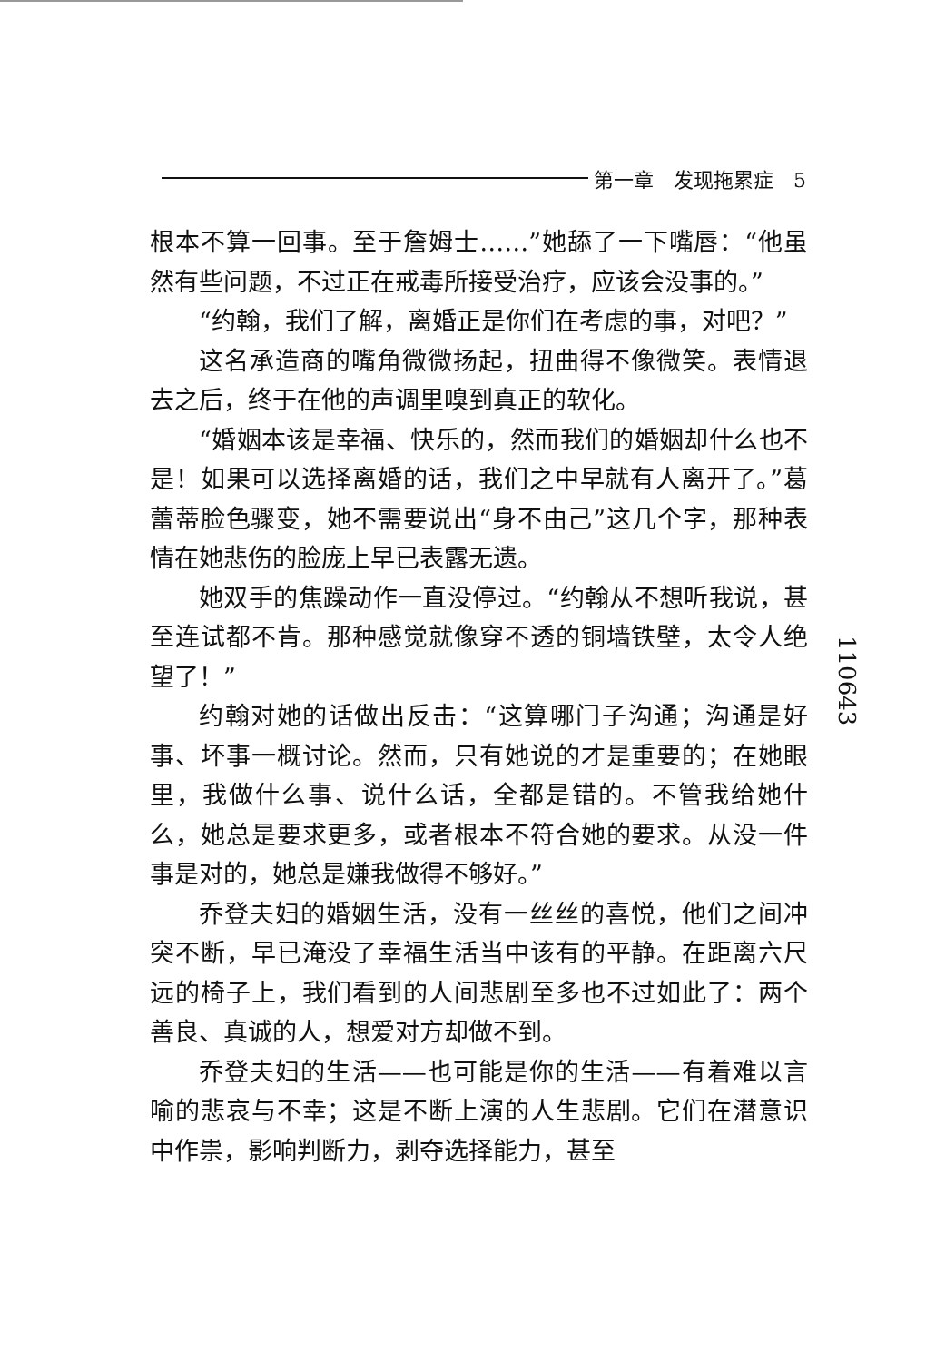第一章　发现拖累症　5
根本不算一回事。至于詹姆士……”她舔了一下嘴唇：“他虽然有些问题，不过正在戒毒所接受治疗，应该会没事的。”
“约翰，我们了解，离婚正是你们在考虑的事，对吧？”
这名承造商的嘴角微微扬起，扭曲得不像微笑。表情退去之后，终于在他的声调里嗅到真正的软化。
“婚姻本该是幸福、快乐的，然而我们的婚姻却什么也不是！如果可以选择离婚的话，我们之中早就有人离开了。”葛蕾蒂脸色骤变，她不需要说出“身不由己”这几个字，那种表情在她悲伤的脸庞上早已表露无遗。
她双手的焦躁动作一直没停过。“约翰从不想听我说，甚至连试都不肯。那种感觉就像穿不透的铜墙铁壁，太令人绝望了！”
约翰对她的话做出反击：“这算哪门子沟通；沟通是好事、坏事一概讨论。然而，只有她说的才是重要的；在她眼里，我做什么事、说什么话，全都是错的。不管我给她什么，她总是要求更多，或者根本不符合她的要求。从没一件事是对的，她总是嫌我做得不够好。”
乔登夫妇的婚姻生活，没有一丝丝的喜悦，他们之间冲突不断，早已淹没了幸福生活当中该有的平静。在距离六尺远的椅子上，我们看到的人间悲剧至多也不过如此了：两个善良、真诚的人，想爱对方却做不到。
乔登夫妇的生活——也可能是你的生活——有着难以言喻的悲哀与不幸；这是不断上演的人生悲剧。它们在潜意识中作祟，影响判断力，剥夺选择能力，甚至
110643